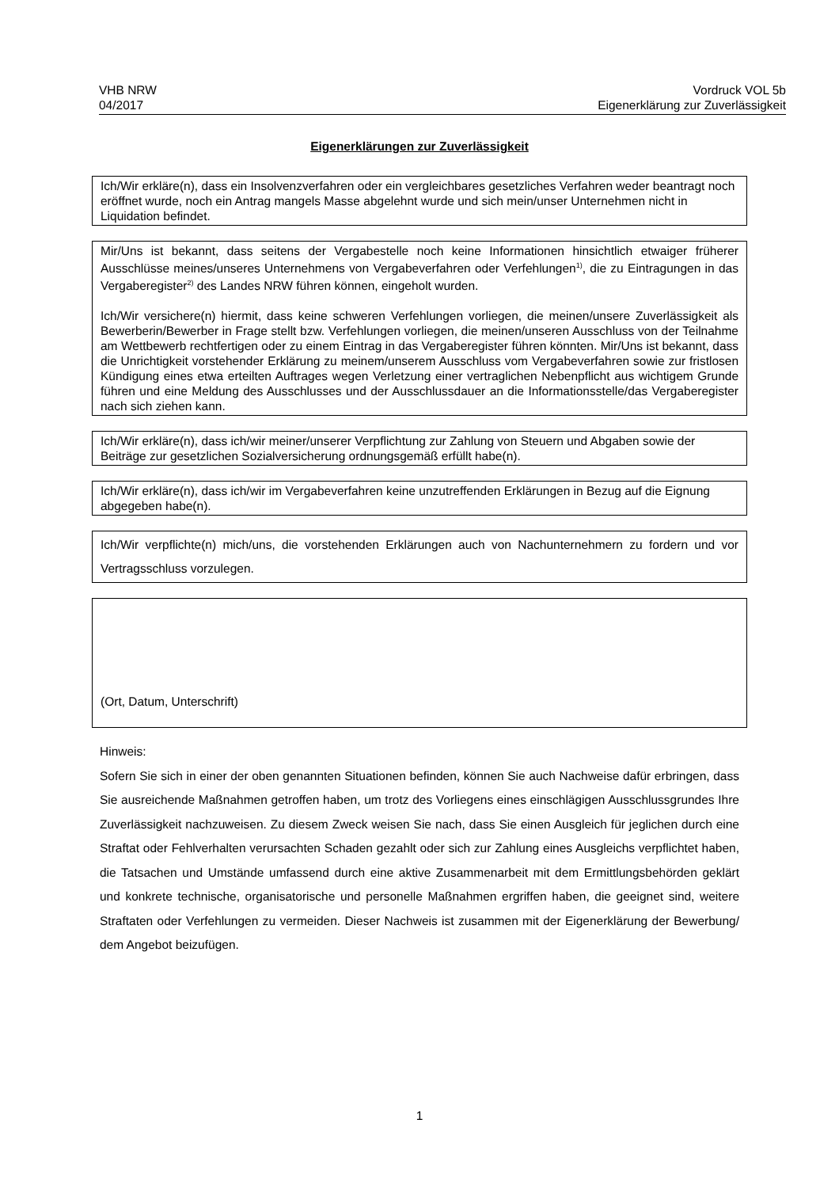VHB NRW
04/2017
Vordruck VOL 5b
Eigenerklärung zur Zuverlässigkeit
Eigenerklärungen zur Zuverlässigkeit
Ich/Wir erkläre(n), dass ein Insolvenzverfahren oder ein vergleichbares gesetzliches Verfahren weder beantragt noch eröffnet wurde, noch ein Antrag mangels Masse abgelehnt wurde und sich mein/unser Unternehmen nicht in Liquidation befindet.
Mir/Uns ist bekannt, dass seitens der Vergabestelle noch keine Informationen hinsichtlich etwaiger früherer Ausschlüsse meines/unseres Unternehmens von Vergabeverfahren oder Verfehlungen<sup>1)</sup>, die zu Eintragungen in das Vergaberegister<sup>2)</sup> des Landes NRW führen können, eingeholt wurden.
Ich/Wir versichere(n) hiermit, dass keine schweren Verfehlungen vorliegen, die meinen/unsere Zuverlässigkeit als Bewerberin/Bewerber in Frage stellt bzw. Verfehlungen vorliegen, die meinen/unseren Ausschluss von der Teilnahme am Wettbewerb rechtfertigen oder zu einem Eintrag in das Vergaberegister führen könnten. Mir/Uns ist bekannt, dass die Unrichtigkeit vorstehender Erklärung zu meinem/unserem Ausschluss vom Vergabeverfahren sowie zur fristlosen Kündigung eines etwa erteilten Auftrages wegen Verletzung einer vertraglichen Nebenpflicht aus wichtigem Grunde führen und eine Meldung des Ausschlusses und der Ausschlussdauer an die Informationsstelle/das Vergaberegister nach sich ziehen kann.
Ich/Wir erkläre(n), dass ich/wir meiner/unserer Verpflichtung zur Zahlung von Steuern und Abgaben sowie der Beiträge zur gesetzlichen Sozialversicherung ordnungsgemäß erfüllt habe(n).
Ich/Wir erkläre(n), dass ich/wir im Vergabeverfahren keine unzutreffenden Erklärungen in Bezug auf die Eignung abgegeben habe(n).
Ich/Wir verpflichte(n) mich/uns, die vorstehenden Erklärungen auch von Nachunternehmern zu fordern und vor Vertragsschluss vorzulegen.
(Ort, Datum, Unterschrift)
Hinweis:
Sofern Sie sich in einer der oben genannten Situationen befinden, können Sie auch Nachweise dafür erbringen, dass Sie ausreichende Maßnahmen getroffen haben, um trotz des Vorliegens eines einschlägigen Ausschlussgrundes Ihre Zuverlässigkeit nachzuweisen. Zu diesem Zweck weisen Sie nach, dass Sie einen Ausgleich für jeglichen durch eine Straftat oder Fehlverhalten verursachten Schaden gezahlt oder sich zur Zahlung eines Ausgleichs verpflichtet haben, die Tatsachen und Umstände umfassend durch eine aktive Zusammenarbeit mit dem Ermittlungsbehörden geklärt und konkrete technische, organisatorische und personelle Maßnahmen ergriffen haben, die geeignet sind, weitere Straftaten oder Verfehlungen zu vermeiden. Dieser Nachweis ist zusammen mit der Eigenerklärung der Bewerbung/ dem Angebot beizufügen.
1